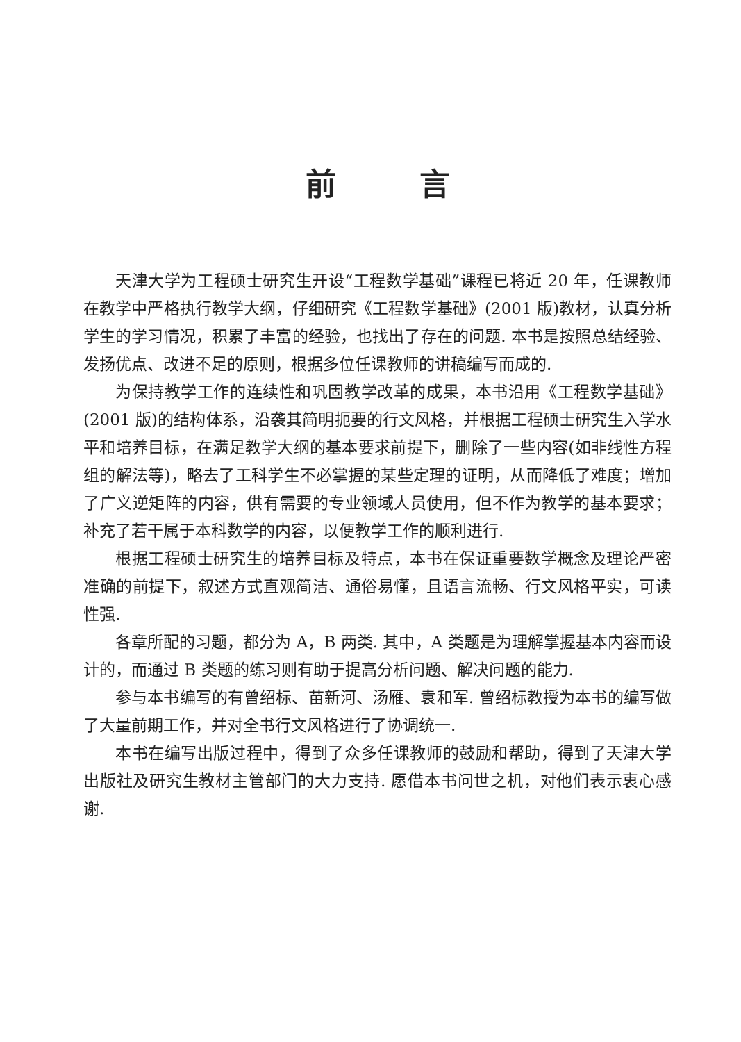前言
天津大学为工程硕士研究生开设“工程数学基础”课程已将近 20 年，任课教师在教学中严格执行教学大纲，仔细研究《工程数学基础》(2001 版)教材，认真分析学生的学习情况，积累了丰富的经验，也找出了存在的问题. 本书是按照总结经验、发扬优点、改进不足的原则，根据多位任课教师的讲稿编写而成的.
为保持教学工作的连续性和巩固教学改革的成果，本书沿用《工程数学基础》(2001 版)的结构体系，沿袭其简明扼要的行文风格，并根据工程硕士研究生入学水平和培养目标，在满足教学大纲的基本要求前提下，删除了一些内容(如非线性方程组的解法等)，略去了工科学生不必掌握的某些定理的证明，从而降低了难度；增加了广义逆矩阵的内容，供有需要的专业领域人员使用，但不作为教学的基本要求；补充了若干属于本科数学的内容，以便教学工作的顺利进行.
根据工程硕士研究生的培养目标及特点，本书在保证重要数学概念及理论严密准确的前提下，叙述方式直观简洁、通俗易懂，且语言流畅、行文风格平实，可读性强.
各章所配的习题，都分为 A，B 两类. 其中，A 类题是为理解掌握基本内容而设计的，而通过 B 类题的练习则有助于提高分析问题、解决问题的能力.
参与本书编写的有曾绍标、苗新河、汤雁、袁和军. 曾绍标教授为本书的编写做了大量前期工作，并对全书行文风格进行了协调统一.
本书在编写出版过程中，得到了众多任课教师的鼓励和帮助，得到了天津大学出版社及研究生教材主管部门的大力支持. 愿借本书问世之机，对他们表示衷心感谢.